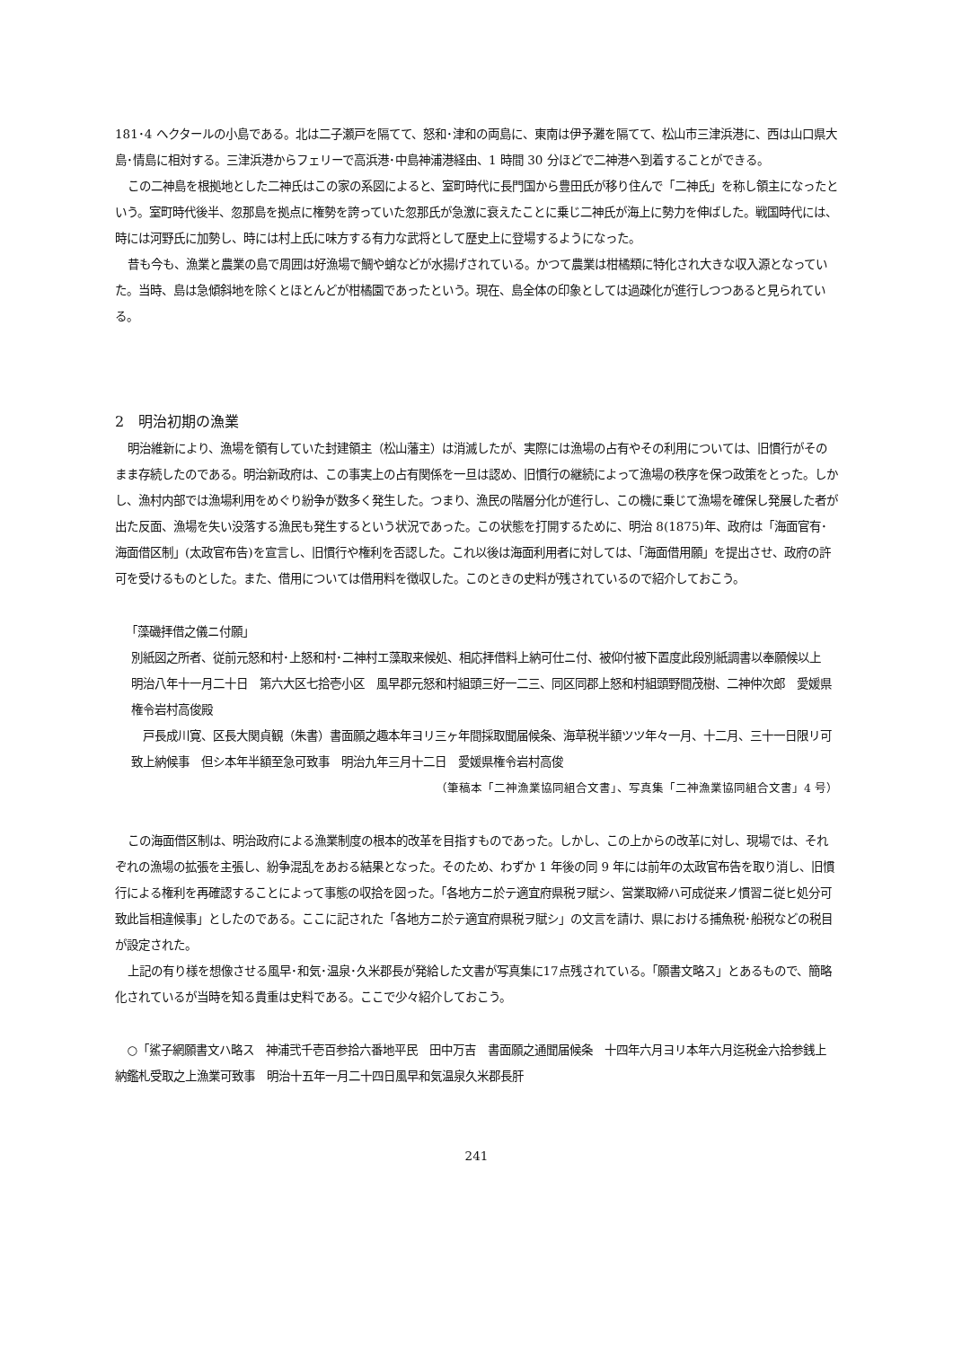181･4 ヘクタールの小島である。北は二子瀬戸を隔てて、怒和･津和の両島に、東南は伊予灘を隔てて、松山市三津浜港に、西は山口県大島･情島に相対する。三津浜港からフェリーで高浜港･中島神浦港経由、1 時間 30 分ほどで二神港へ到着することができる。
この二神島を根拠地とした二神氏はこの家の系図によると、室町時代に長門国から豊田氏が移り住んで「二神氏」を称し領主になったという。室町時代後半、忽那島を拠点に権勢を誇っていた忽那氏が急激に衰えたことに乗じ二神氏が海上に勢力を伸ばした。戦国時代には、時には河野氏に加勢し、時には村上氏に味方する有力な武将として歴史上に登場するようになった。
昔も今も、漁業と農業の島で周囲は好漁場で鯛や蛸などが水揚げされている。かつて農業は柑橘類に特化され大きな収入源となっていた。当時、島は急傾斜地を除くとほとんどが柑橘園であったという。現在、島全体の印象としては過疎化が進行しつつあると見られている。
2　明治初期の漁業
明治維新により、漁場を領有していた封建領主（松山藩主）は消滅したが、実際には漁場の占有やその利用については、旧慣行がそのまま存続したのである。明治新政府は、この事実上の占有関係を一旦は認め、旧慣行の継続によって漁場の秩序を保つ政策をとった。しかし、漁村内部では漁場利用をめぐり紛争が数多く発生した。つまり、漁民の階層分化が進行し、この機に乗じて漁場を確保し発展した者が出た反面、漁場を失い没落する漁民も発生するという状況であった。この状態を打開するために、明治 8(1875)年、政府は「海面官有･海面借区制」(太政官布告)を宣言し、旧慣行や権利を否認した。これ以後は海面利用者に対しては、「海面借用願」を提出させ、政府の許可を受けるものとした。また、借用については借用料を徴収した。このときの史料が残されているので紹介しておこう。
「藻磯拝借之儀ニ付願」
別紙図之所者、従前元怒和村･上怒和村･二神村エ藻取来候処、相応拝借料上納可仕ニ付、被仰付被下置度此段別紙調書以奉願候以上　明治八年十一月二十日　第六大区七拾壱小区　風早郡元怒和村組頭三好一二三、同区同郡上怒和村組頭野間茂樹、二神仲次郎　愛媛県権令岩村高俊殿
　戸長成川寛、区長大関貞観（朱書）書面願之趣本年ヨリ三ヶ年間採取聞届候条、海草税半額ツツ年々一月、十二月、三十一日限リ可致上納候事　但シ本年半額至急可致事　明治九年三月十二日　愛媛県権令岩村高俊
（筆稿本「二神漁業協同組合文書」、写真集「二神漁業協同組合文書」4 号）
この海面借区制は、明治政府による漁業制度の根本的改革を目指すものであった。しかし、この上からの改革に対し、現場では、それぞれの漁場の拡張を主張し、紛争混乱をあおる結果となった。そのため、わずか 1 年後の同 9 年には前年の太政官布告を取り消し、旧慣行による権利を再確認することによって事態の収拾を図った。「各地方ニ於テ適宜府県税ヲ賦シ、営業取締ハ可成従来ノ慣習ニ従ヒ処分可致此旨相違候事」としたのである。ここに記された「各地方ニ於テ適宜府県税ヲ賦シ」の文言を請け、県における捕魚税･船税などの税目が設定された。
上記の有り様を想像させる風早･和気･温泉･久米郡長が発給した文書が写真集に17点残されている。「願書文略ス」とあるもので、簡略化されているが当時を知る貴重は史料である。ここで少々紹介しておこう。
○「鯊子網願書文ハ略ス　神浦弐千壱百参拾六番地平民　田中万吉　書面願之通聞届候条　十四年六月ヨリ本年六月迄税金六拾参銭上納鑑札受取之上漁業可致事　明治十五年一月二十四日風早和気温泉久米郡長肝
241